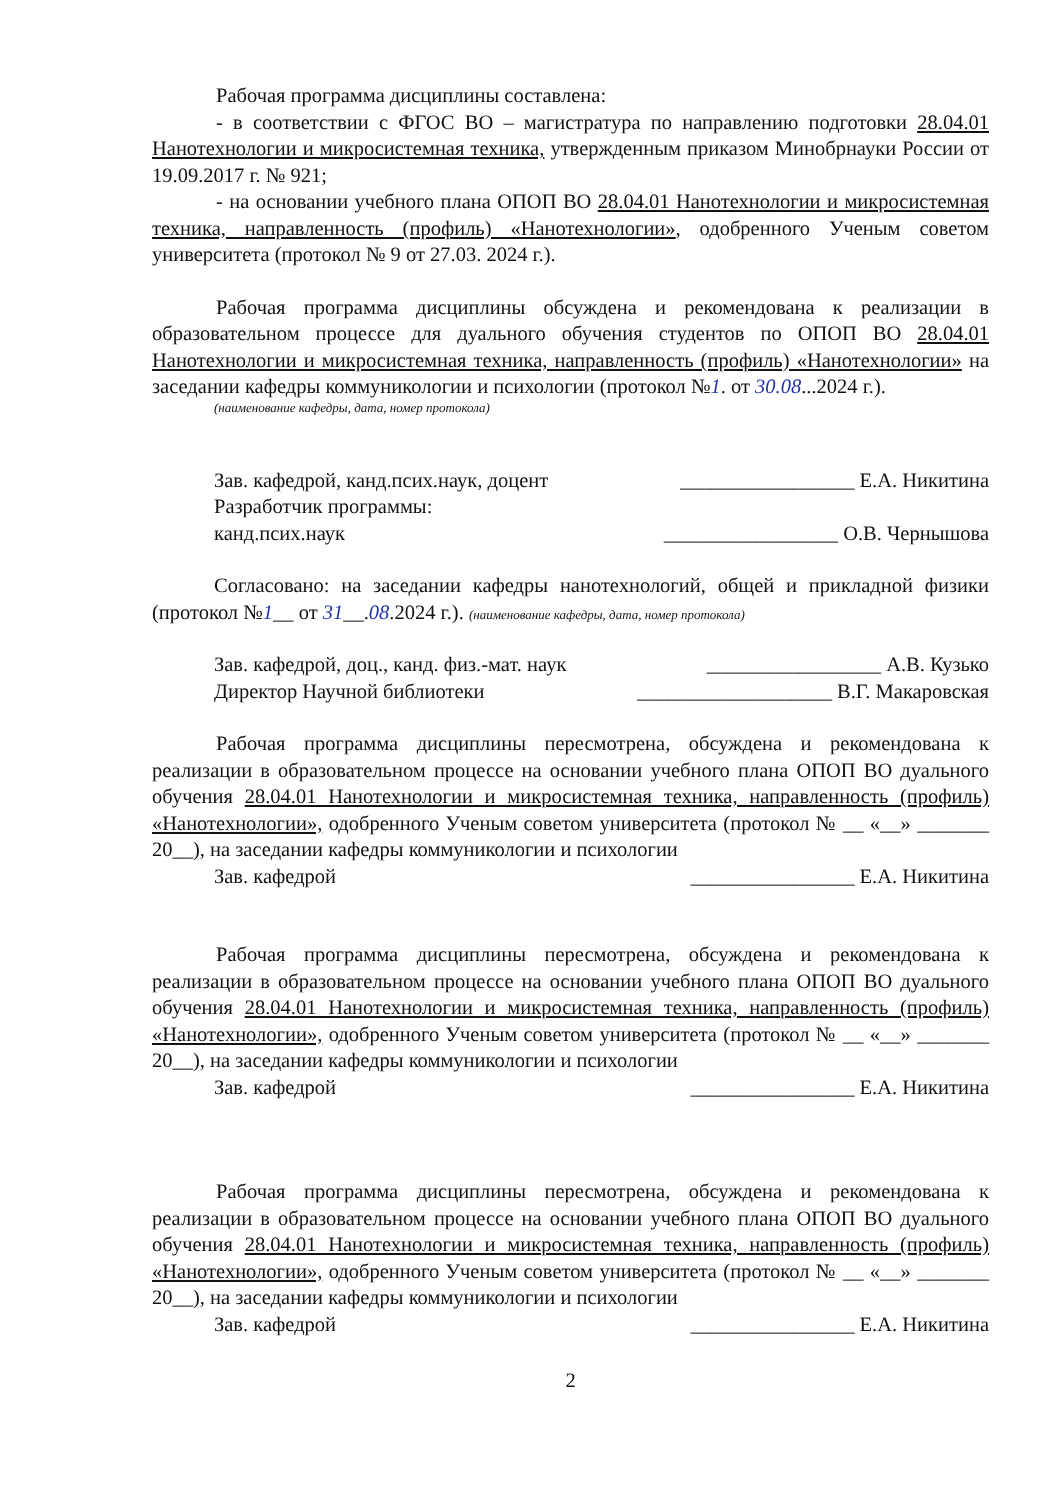Рабочая программа дисциплины составлена:
- в соответствии с ФГОС ВО – магистратура по направлению подготовки 28.04.01 Нанотехнологии и микросистемная техника, утвержденным приказом Минобрнауки России от 19.09.2017 г. № 921;
- на основании учебного плана ОПОП ВО 28.04.01 Нанотехнологии и микросистемная техника, направленность (профиль) «Нанотехнологии», одобренного Ученым советом университета (протокол № 9 от 27.03. 2024 г.).
Рабочая программа дисциплины обсуждена и рекомендована к реализации в образовательном процессе для дуального обучения студентов по ОПОП ВО 28.04.01 Нанотехнологии и микросистемная техника, направленность (профиль) «Нанотехнологии» на заседании кафедры коммуникологии и психологии (протокол №1. от 30.08...2024 г.).
(наименование кафедры, дата, номер протокола)
Зав. кафедрой, канд.псих.наук, доцент _________________ Е.А. Никитина
Разработчик программы:
канд.псих.наук _________________ О.В. Чернышова
Согласовано: на заседании кафедры нанотехнологий, общей и прикладной физики (протокол №1__ от 31__.08.2024 г.). (наименование кафедры, дата, номер протокола)
Зав. кафедрой, доц., канд. физ.-мат. наук _________________ А.В. Кузько
Директор Научной библиотеки ___________________ В.Г. Макаровская
Рабочая программа дисциплины пересмотрена, обсуждена и рекомендована к реализации в образовательном процессе на основании учебного плана ОПОП ВО дуального обучения 28.04.01 Нанотехнологии и микросистемная техника, направленность (профиль) «Нанотехнологии», одобренного Ученым советом университета (протокол № __ «__» _______ 20__), на заседании кафедры коммуникологии и психологии
Зав. кафедрой ________________ Е.А. Никитина
Рабочая программа дисциплины пересмотрена, обсуждена и рекомендована к реализации в образовательном процессе на основании учебного плана ОПОП ВО дуального обучения 28.04.01 Нанотехнологии и микросистемная техника, направленность (профиль) «Нанотехнологии», одобренного Ученым советом университета (протокол № __ «__» _______ 20__), на заседании кафедры коммуникологии и психологии
Зав. кафедрой ________________ Е.А. Никитина
Рабочая программа дисциплины пересмотрена, обсуждена и рекомендована к реализации в образовательном процессе на основании учебного плана ОПОП ВО дуального обучения 28.04.01 Нанотехнологии и микросистемная техника, направленность (профиль) «Нанотехнологии», одобренного Ученым советом университета (протокол № __ «__» _______ 20__), на заседании кафедры коммуникологии и психологии
Зав. кафедрой ________________ Е.А. Никитина
2